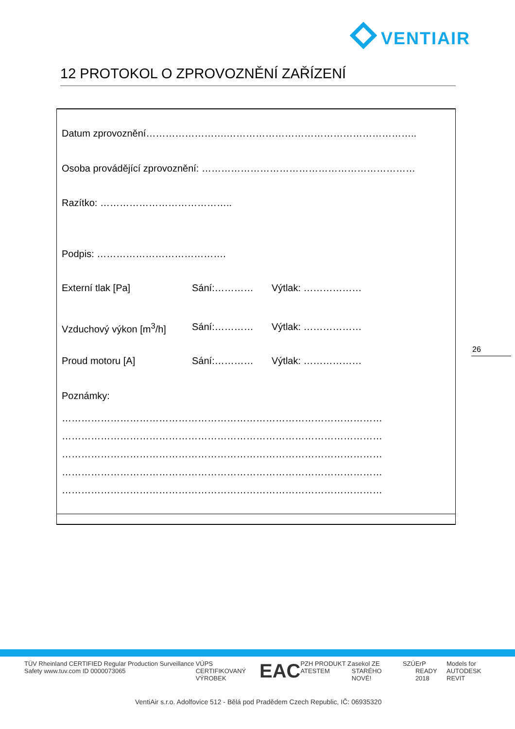VENTIAIR
12 PROTOKOL O ZPROVOZNĚNÍ ZAŘÍZENÍ
Datum zprovoznění…………………….…………………………………………………..
Osoba provádějící zprovoznění: …………………………………………………………
Razítko: …………………………………..
Podpis: ………………………………….
Externí tlak [Pa] Sání:………… Výtlak: ………………
Vzduchový výkon [m<sup>3</sup>/h] Sání:………… Výtlak: ………………
Proud motoru [A] Sání:………… Výtlak: ………………
Poznámky:
………………………………………………………………………………………
………………………………………………………………………………………
………………………………………………………………………………………
………………………………………………………………………………………
………………………………………………………………………………………
26
TÜV Rheinland CERTIFIED Regular Production Surveillance Safety www.tuv.com ID 0000073065 VÚPS CERTIFIKOVANÝ VÝROBEK EAC PZH PRODUKT Z ATESTEM asekol ZE STARÉHO NOVÉ! SZÚ ErP READY 2018 Models for AUTODESK REVIT
VentiAir s.r.o. Adolfovice 512 - Bělá pod Pradědem Czech Republic, IČ: 06935320